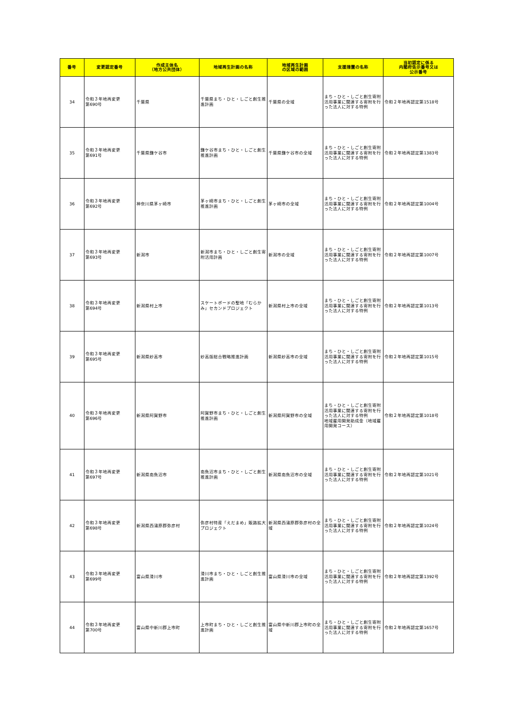| 番号 | 変更認定番号 | 作成主体名 （地方公共団体） | 地域再生計画の名称 | 地域再生計画 の区域の範囲 | 支援措置の名称 | 当初認定に係る 内閣府告示番号又は 公示番号 |
| --- | --- | --- | --- | --- | --- | --- |
| 34 | 令和３年地再変更 第690号 | 千葉県 | 千葉県まち・ひと・しごと創生推進計画 | 千葉県の全域 | まち・ひと・しごと創生寄附活用事業に関連する寄附を行った法人に対する特例 | 令和２年地再認定第1518号 |
| 35 | 令和３年地再変更 第691号 | 千葉県鎌ケ谷市 | 鎌ケ谷市まち・ひと・しごと創生推進計画 | 千葉県鎌ケ谷市の全域 | まち・ひと・しごと創生寄附活用事業に関連する寄附を行った法人に対する特例 | 令和２年地再認定第1383号 |
| 36 | 令和３年地再変更 第692号 | 神奈川県茅ヶ崎市 | 茅ヶ崎市まち・ひと・しごと創生推進計画 | 茅ヶ崎市の全域 | まち・ひと・しごと創生寄附活用事業に関連する寄附を行った法人に対する特例 | 令和２年地再認定第1004号 |
| 37 | 令和３年地再変更 第693号 | 新潟市 | 新潟市まち・ひと・しごと創生寄附活用計画 | 新潟市の全域 | まち・ひと・しごと創生寄附活用事業に関連する寄附を行った法人に対する特例 | 令和２年地再認定第1007号 |
| 38 | 令和３年地再変更 第694号 | 新潟県村上市 | スケートボードの聖地「むらかみ」セカンドプロジェクト | 新潟県村上市の全域 | まち・ひと・しごと創生寄附活用事業に関連する寄附を行った法人に対する特例 | 令和２年地再認定第1013号 |
| 39 | 令和３年地再変更 第695号 | 新潟県妙高市 | 妙高版総合戦略推進計画 | 新潟県妙高市の全域 | まち・ひと・しごと創生寄附活用事業に関連する寄附を行った法人に対する特例 | 令和２年地再認定第1015号 |
| 40 | 令和３年地再変更 第696号 | 新潟県阿賀野市 | 阿賀野市まち・ひと・しごと創生推進計画 | 新潟県阿賀野市の全域 | まち・ひと・しごと創生寄附活用事業に関連する寄附を行った法人に対する特例 地域雇用開発助成金（地域雇用開発コース） | 令和２年地再認定第1018号 |
| 41 | 令和３年地再変更 第697号 | 新潟県南魚沼市 | 南魚沼市まち・ひと・しごと創生推進計画 | 新潟県南魚沼市の全域 | まち・ひと・しごと創生寄附活用事業に関連する寄附を行った法人に対する特例 | 令和２年地再認定第1021号 |
| 42 | 令和３年地再変更 第698号 | 新潟県西蒲原郡弥彦村 | 弥彦村特産「えだまめ」販路拡大プロジェクト | 新潟県西蒲原郡弥彦村の全域 | まち・ひと・しごと創生寄附活用事業に関連する寄附を行った法人に対する特例 | 令和２年地再認定第1024号 |
| 43 | 令和３年地再変更 第699号 | 富山県滑川市 | 滑川市まち・ひと・しごと創生推進計画 | 富山県滑川市の全域 | まち・ひと・しごと創生寄附活用事業に関連する寄附を行った法人に対する特例 | 令和２年地再認定第1392号 |
| 44 | 令和３年地再変更 第700号 | 富山県中新川郡上市町 | 上市町まち・ひと・しごと創生推進計画 | 富山県中新川郡上市町の全域 | まち・ひと・しごと創生寄附活用事業に関連する寄附を行った法人に対する特例 | 令和２年地再認定第1657号 |